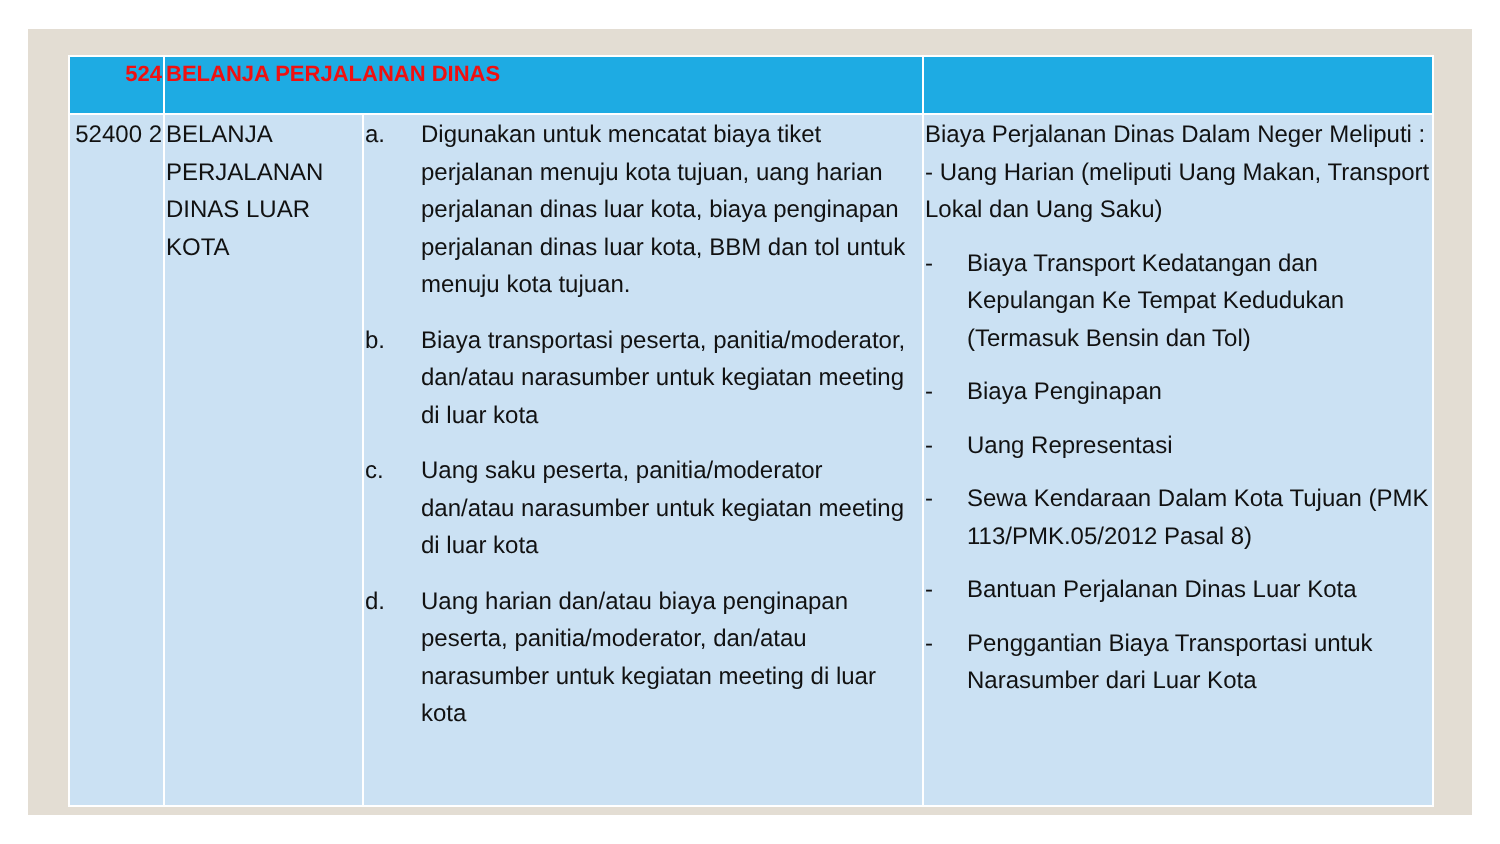| 524 | BELANJA PERJALANAN DINAS | | |
| --- | --- | --- | --- |
| 52400 2 | BELANJA PERJALANAN DINAS LUAR KOTA | a. Digunakan untuk mencatat biaya tiket perjalanan menuju kota tujuan, uang harian perjalanan dinas luar kota, biaya penginapan perjalanan dinas luar kota, BBM dan tol untuk menuju kota tujuan. b. Biaya transportasi peserta, panitia/moderator, dan/atau narasumber untuk kegiatan meeting di luar kota c. Uang saku peserta, panitia/moderator dan/atau narasumber untuk kegiatan meeting di luar kota d. Uang harian dan/atau biaya penginapan peserta, panitia/moderator, dan/atau narasumber untuk kegiatan meeting di luar kota | Biaya Perjalanan Dinas Dalam Neger Meliputi : - Uang Harian (meliputi Uang Makan, Transport Lokal dan Uang Saku) - Biaya Transport Kedatangan dan Kepulangan Ke Tempat Kedudukan (Termasuk Bensin dan Tol) - Biaya Penginapan - Uang Representasi - Sewa Kendaraan Dalam Kota Tujuan (PMK 113/PMK.05/2012 Pasal 8) - Bantuan Perjalanan Dinas Luar Kota - Penggantian Biaya Transportasi untuk Narasumber dari Luar Kota |